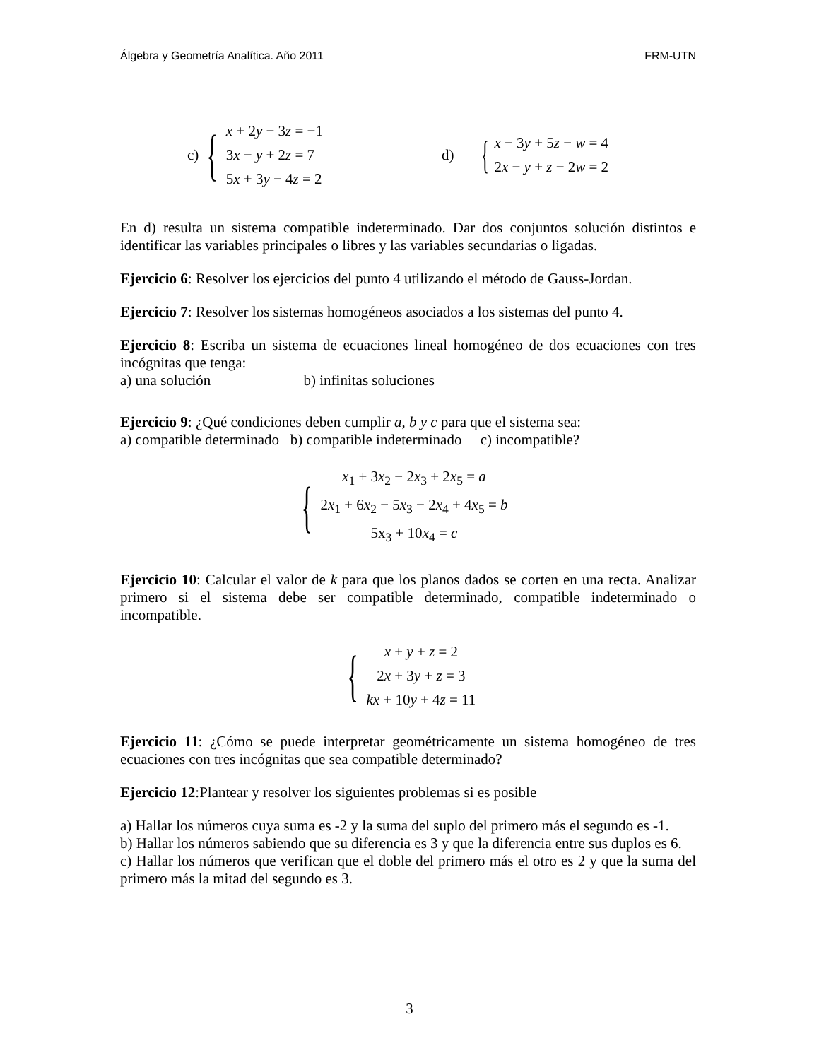Álgebra y Geometría Analítica. Año 2011 FRM-UTN
c) {
x + 2y − 3z = −1
3x − y + 2z = 7
5x + 3y − 4z = 2
d) {
x − 3y + 5z − w = 4
2x − y + z − 2w = 2
En d) resulta un sistema compatible indeterminado. Dar dos conjuntos solución distintos e identificar las variables principales o libres y las variables secundarias o ligadas.
Ejercicio 6: Resolver los ejercicios del punto 4 utilizando el método de Gauss-Jordan.
Ejercicio 7: Resolver los sistemas homogéneos asociados a los sistemas del punto 4.
Ejercicio 8: Escriba un sistema de ecuaciones lineal homogéneo de dos ecuaciones con tres incógnitas que tenga:
a) una solución b) infinitas soluciones
Ejercicio 9: ¿Qué condiciones deben cumplir a, b y c para que el sistema sea:
a) compatible determinado b) compatible indeterminado c) incompatible?
{
x<sub>1</sub> + 3x<sub>2</sub> − 2x<sub>3</sub> + 2x<sub>5</sub> = a
2x<sub>1</sub> + 6x<sub>2</sub> − 5x<sub>3</sub> − 2x<sub>4</sub> + 4x<sub>5</sub> = b
5x<sub>3</sub> + 10x<sub>4</sub> = c
Ejercicio 10: Calcular el valor de k para que los planos dados se corten en una recta. Analizar primero si el sistema debe ser compatible determinado, compatible indeterminado o incompatible.
{
x + y + z = 2
2x + 3y + z = 3
kx + 10y + 4z = 11
Ejercicio 11: ¿Cómo se puede interpretar geométricamente un sistema homogéneo de tres ecuaciones con tres incógnitas que sea compatible determinado?
Ejercicio 12:Plantear y resolver los siguientes problemas si es posible
a) Hallar los números cuya suma es -2 y la suma del suplo del primero más el segundo es -1.
b) Hallar los números sabiendo que su diferencia es 3 y que la diferencia entre sus duplos es 6.
c) Hallar los números que verifican que el doble del primero más el otro es 2 y que la suma del primero más la mitad del segundo es 3.
3